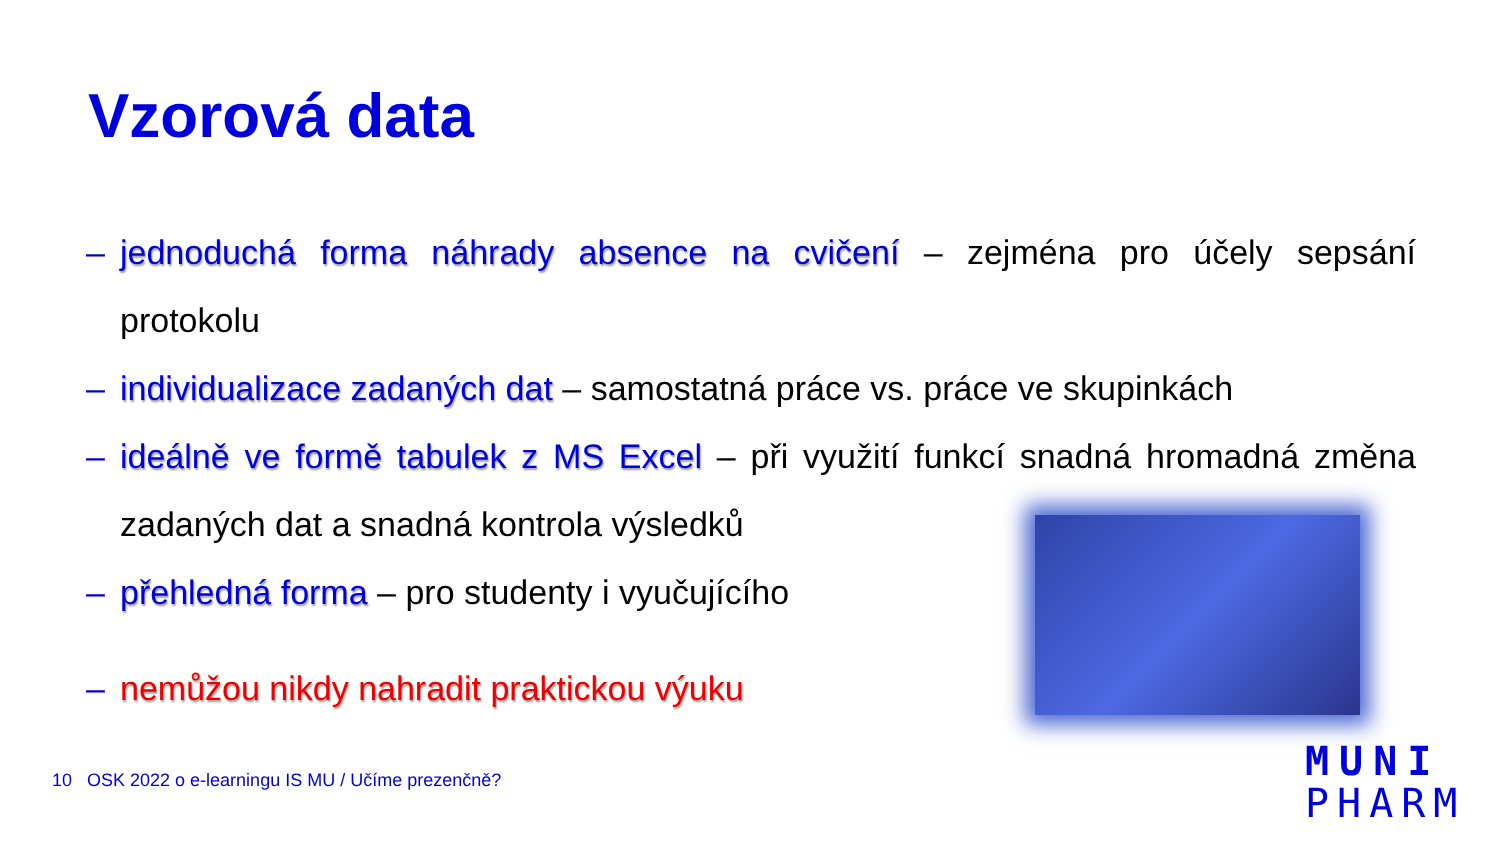Vzorová data
– jednoduchá forma náhrady absence na cvičení – zejména pro účely sepsání protokolu
– individualizace zadaných dat – samostatná práce vs. práce ve skupinkách
– ideálně ve formě tabulek z MS Excel – při využití funkcí snadná hromadná změna zadaných dat a snadná kontrola výsledků
– přehledná forma – pro studenty i vyučujícího
– nemůžou nikdy nahradit praktickou výuku
10 OSK 2022 o e-learningu IS MU / Učíme prezenčně?
MUNI
PHARM